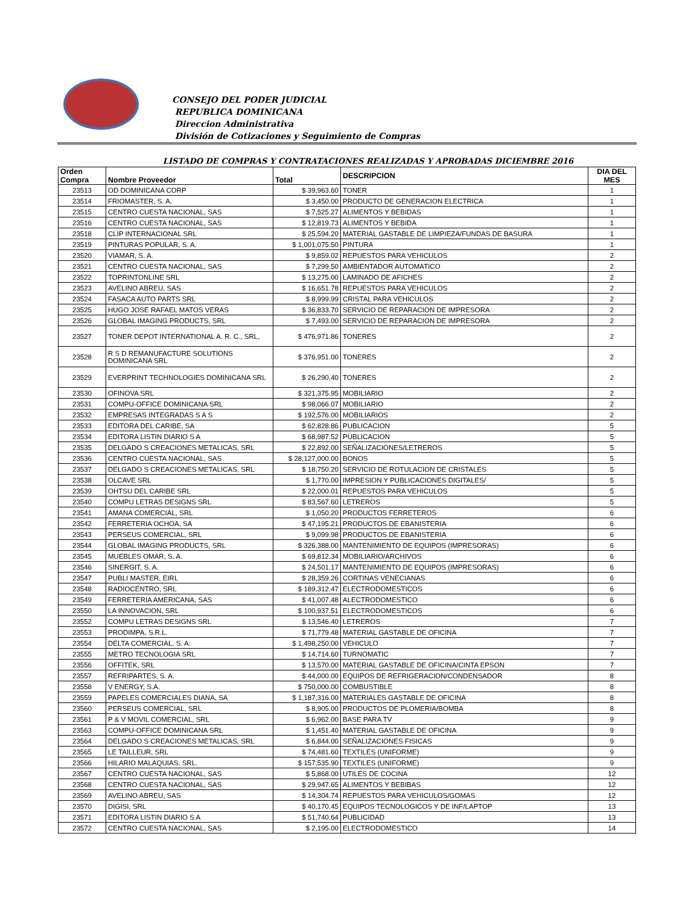CONSEJO DEL PODER JUDICIAL
REPUBLICA DOMINICANA
Direccion Administrativa
División de Cotizaciones y Seguimiento de Compras
LISTADO DE COMPRAS Y CONTRATACIONES REALIZADAS Y APROBADAS DICIEMBRE 2016
| Orden Compra | Nombre Proveedor | Total | DESCRIPCION | DIA DEL MES |
| --- | --- | --- | --- | --- |
| 23513 | OD DOMINICANA CORP | $ 39,963.60 | TONER | 1 |
| 23514 | FRIOMASTER, S. A. | $ 3,450.00 | PRODUCTO DE GENERACION ELECTRICA | 1 |
| 23515 | CENTRO CUESTA NACIONAL, SAS | $ 7,525.27 | ALIMENTOS Y BEBIDAS | 1 |
| 23516 | CENTRO CUESTA NACIONAL, SAS | $ 12,819.73 | ALIMENTOS Y BEBIDA | 1 |
| 23518 | CLIP INTERNACIONAL SRL | $ 25,594.20 | MATERIAL GASTABLE DE LIMPIEZA/FUNDAS DE BASURA | 1 |
| 23519 | PINTURAS POPULAR, S. A. | $ 1,001,075.50 | PINTURA | 1 |
| 23520 | VIAMAR, S. A. | $ 9,859.02 | REPUESTOS PARA VEHICULOS | 2 |
| 23521 | CENTRO CUESTA NACIONAL, SAS | $ 7,299.50 | AMBIENTADOR AUTOMATICO | 2 |
| 23522 | TOPRINTONLINE SRL | $ 13,275.00 | LAMINADO DE AFICHES | 2 |
| 23523 | AVELINO ABREU, SAS | $ 16,651.78 | REPUESTOS PARA VEHICULOS | 2 |
| 23524 | FASACA AUTO PARTS SRL | $ 8,999.99 | CRISTAL PARA VEHICULOS | 2 |
| 23525 | HUGO JOSE RAFAEL MATOS VERAS | $ 36,833.70 | SERVICIO DE REPARACION DE IMPRESORA | 2 |
| 23526 | GLOBAL IMAGING PRODUCTS, SRL | $ 7,493.00 | SERVICIO DE REPARACION DE IMPRESORA | 2 |
| 23527 | TONER DEPOT INTERNATIONAL A. R. C., SRL, | $ 476,971.86 | TONERES | 2 |
| 23528 | R S D REMANUFACTURE SOLUTIONS DOMINICANA SRL | $ 376,951.00 | TONERES | 2 |
| 23529 | EVERPRINT TECHNOLOGIES DOMINICANA SRL | $ 26,290.40 | TONERES | 2 |
| 23530 | OFINOVA SRL | $ 321,375.95 | MOBILIARIO | 2 |
| 23531 | COMPU-OFFICE DOMINICANA SRL | $ 98,066.07 | MOBILIARIO | 2 |
| 23532 | EMPRESAS INTEGRADAS S A S | $ 192,576.00 | MOBILIARIOS | 2 |
| 23533 | EDITORA DEL CARIBE, SA | $ 62,828.86 | PUBLICACION | 5 |
| 23534 | EDITORA LISTIN DIARIO S A | $ 68,987.52 | PUBLICACION | 5 |
| 23535 | DELGADO S CREACIONES METALICAS, SRL | $ 22,892.00 | SEÑALIZACIONES/LETREROS | 5 |
| 23536 | CENTRO CUESTA NACIONAL, SAS | $ 28,127,000.00 | BONOS | 5 |
| 23537 | DELGADO S CREACIONES METALICAS, SRL | $ 18,750.20 | SERVICIO DE ROTULACION DE CRISTALES | 5 |
| 23538 | OLCAVE SRL | $ 1,770.00 | IMPRESION Y PUBLICACIONES DIGITALES/ | 5 |
| 23539 | OHTSU DEL CARIBE SRL | $ 22,000.01 | REPUESTOS PARA VEHICULOS | 5 |
| 23540 | COMPU LETRAS DESIGNS SRL | $ 83,567.60 | LETREROS | 5 |
| 23541 | AMANA COMERCIAL, SRL | $ 1,050.20 | PRODUCTOS FERRETEROS | 6 |
| 23542 | FERRETERIA OCHOA, SA | $ 47,195.21 | PRODUCTOS DE EBANISTERIA | 6 |
| 23543 | PERSEUS COMERCIAL, SRL | $ 9,099.98 | PRODUCTOS DE EBANISTERIA | 6 |
| 23544 | GLOBAL IMAGING PRODUCTS, SRL | $ 326,388.00 | MANTENIMIENTO DE EQUIPOS (IMPRESORAS) | 6 |
| 23545 | MUEBLES OMAR, S. A. | $ 69,812.34 | MOBILIARIO/ARCHIVOS | 6 |
| 23546 | SINERGIT, S. A. | $ 24,501.17 | MANTENIMIENTO DE EQUIPOS (IMPRESORAS) | 6 |
| 23547 | PUBLI MASTER, EIRL | $ 28,359.26 | CORTINAS VENECIANAS | 6 |
| 23548 | RADIOCENTRO, SRL | $ 189,312.47 | ELECTRODOMESTICOS | 6 |
| 23549 | FERRETERIA AMERICANA, SAS | $ 41,007.48 | ALECTRODOMESTICO | 6 |
| 23550 | LA INNOVACION, SRL | $ 100,937.51 | ELECTRODOMESTICOS | 6 |
| 23552 | COMPU LETRAS DESIGNS SRL | $ 13,546.40 | LETREROS | 7 |
| 23553 | PRODIMPA, S.R.L. | $ 71,779.48 | MATERIAL GASTABLE DE OFICINA | 7 |
| 23554 | DELTA COMERCIAL, S. A. | $ 1,498,250.00 | VEHICULO | 7 |
| 23555 | METRO TECNOLOGIA SRL | $ 14,714.60 | TURNOMATIC | 7 |
| 23556 | OFFITEK, SRL | $ 13,570.00 | MATERIAL GASTABLE DE OFICINA/CINTA EPSON | 7 |
| 23557 | REFRIPARTES, S. A. | $ 44,000.00 | EQUIPOS DE REFRIGERACION/CONDENSADOR | 8 |
| 23558 | V ENERGY, S.A. | $ 750,000.00 | COMBUSTIBLE | 8 |
| 23559 | PAPELES COMERCIALES DIANA, SA | $ 1,187,316.00 | MATERIALES GASTABLE DE OFICINA | 8 |
| 23560 | PERSEUS COMERCIAL, SRL | $ 8,905.00 | PRODUCTOS DE PLOMERIA/BOMBA | 8 |
| 23561 | P & V MOVIL COMERCIAL, SRL | $ 6,962.00 | BASE PARA TV | 9 |
| 23563 | COMPU-OFFICE DOMINICANA SRL | $ 1,451.40 | MATERIAL GASTABLE DE OFICINA | 9 |
| 23564 | DELGADO S CREACIONES METALICAS, SRL | $ 6,844.00 | SEÑALIZACIONES FISICAS | 9 |
| 23565 | LE TAILLEUR, SRL | $ 74,481.60 | TEXTILES (UNIFORME) | 9 |
| 23566 | HILARIO MALAQUIAS, SRL. | $ 157,535.90 | TEXTILES (UNIFORME) | 9 |
| 23567 | CENTRO CUESTA NACIONAL, SAS | $ 5,868.00 | UTILES DE COCINA | 12 |
| 23568 | CENTRO CUESTA NACIONAL, SAS | $ 29,947.65 | ALIMENTOS Y BEBIBAS | 12 |
| 23569 | AVELINO ABREU, SAS | $ 14,304.74 | REPUESTOS PARA VEHICULOS/GOMAS | 12 |
| 23570 | DIGISI, SRL | $ 40,170.45 | EQUIPOS TECNOLOGICOS Y DE INF/LAPTOP | 13 |
| 23571 | EDITORA LISTIN DIARIO S A | $ 51,740.64 | PUBLICIDAD | 13 |
| 23572 | CENTRO CUESTA NACIONAL, SAS | $ 2,195.00 | ELECTRODOMESTICO | 14 |